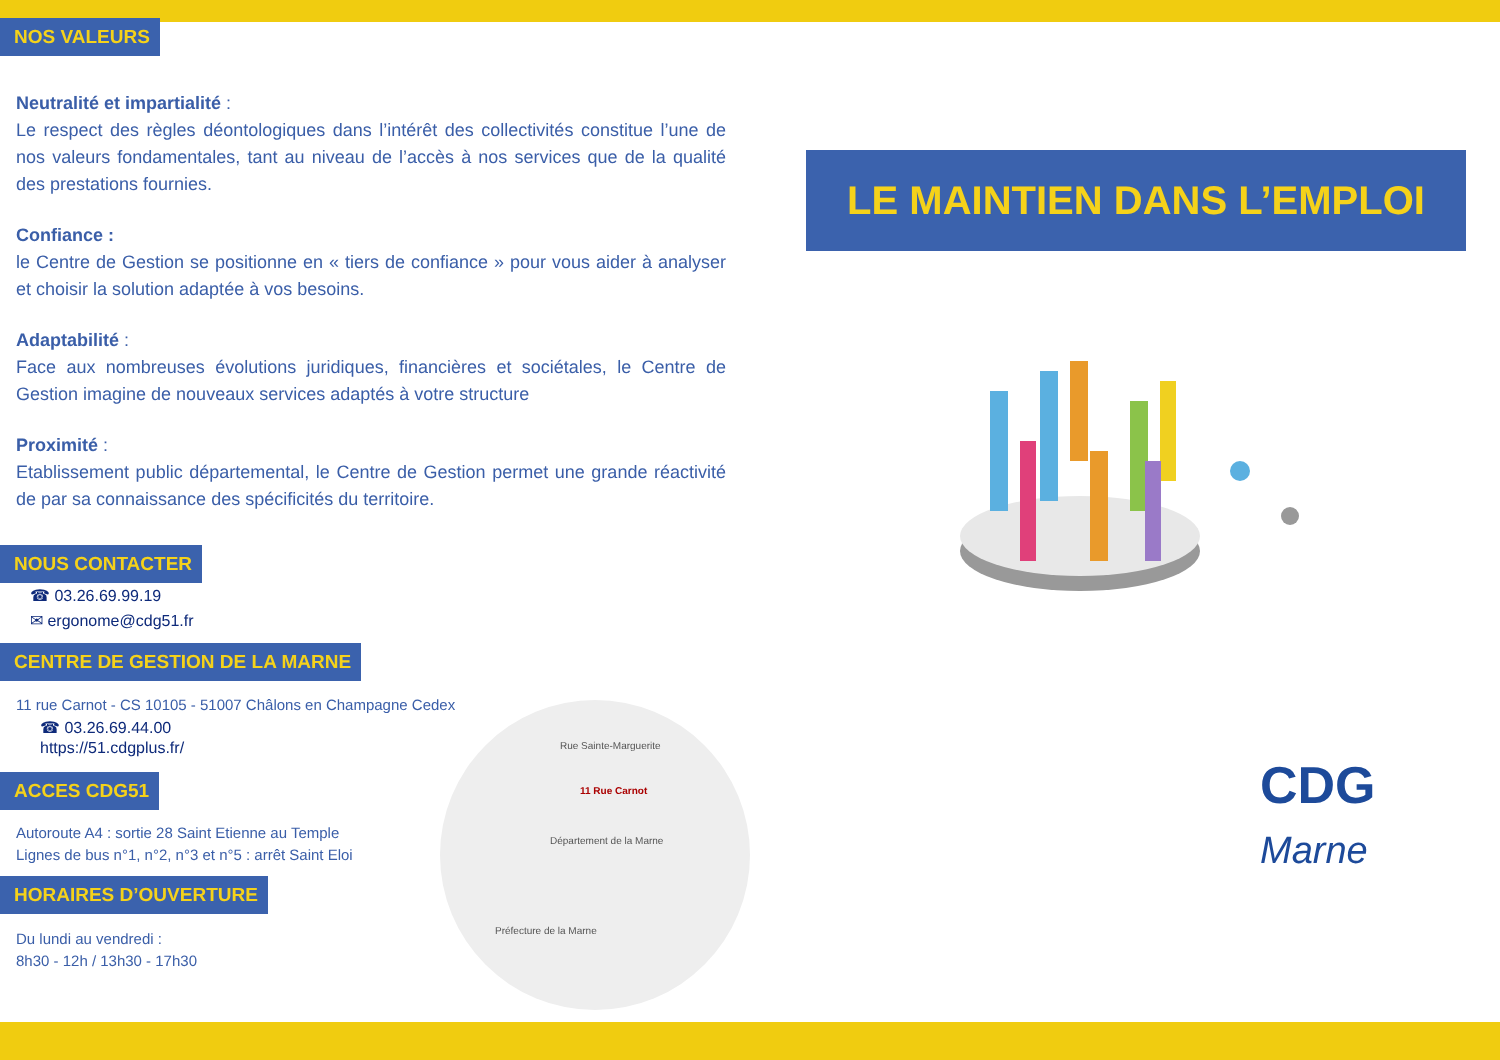NOS VALEURS
Neutralité et impartialité :
Le respect des règles déontologiques dans l’intérêt des collectivités constitue l’une de nos valeurs fondamentales, tant au niveau de l’accès à nos services que de la qualité des prestations fournies.
Confiance :
le Centre de Gestion se positionne en « tiers de confiance » pour vous aider à analyser et choisir la solution adaptée à vos besoins.
Adaptabilité :
Face aux nombreuses évolutions juridiques, financières et sociétales, le Centre de Gestion imagine de nouveaux services adaptés à votre structure
Proximité :
Etablissement public départemental, le Centre de Gestion permet une grande réactivité de par sa connaissance des spécificités du territoire.
NOUS CONTACTER
☎ 03.26.69.99.19
✉ ergonome@cdg51.fr
CENTRE DE GESTION DE LA MARNE
11 rue Carnot - CS 10105 - 51007 Châlons en Champagne Cedex
☎ 03.26.69.44.00
https://51.cdgplus.fr/
ACCES CDG51
Autoroute A4 : sortie 28 Saint Etienne au Temple
Lignes de bus n°1, n°2, n°3 et n°5 : arrêt Saint Eloi
HORAIRES D’OUVERTURE
Du lundi au vendredi :
8h30 - 12h / 13h30 - 17h30
LE MAINTIEN DANS L’EMPLOI
CDG
Marne
Rue Sainte-Marguerite
11 Rue Carnot
Département de la Marne
Préfecture de la Marne